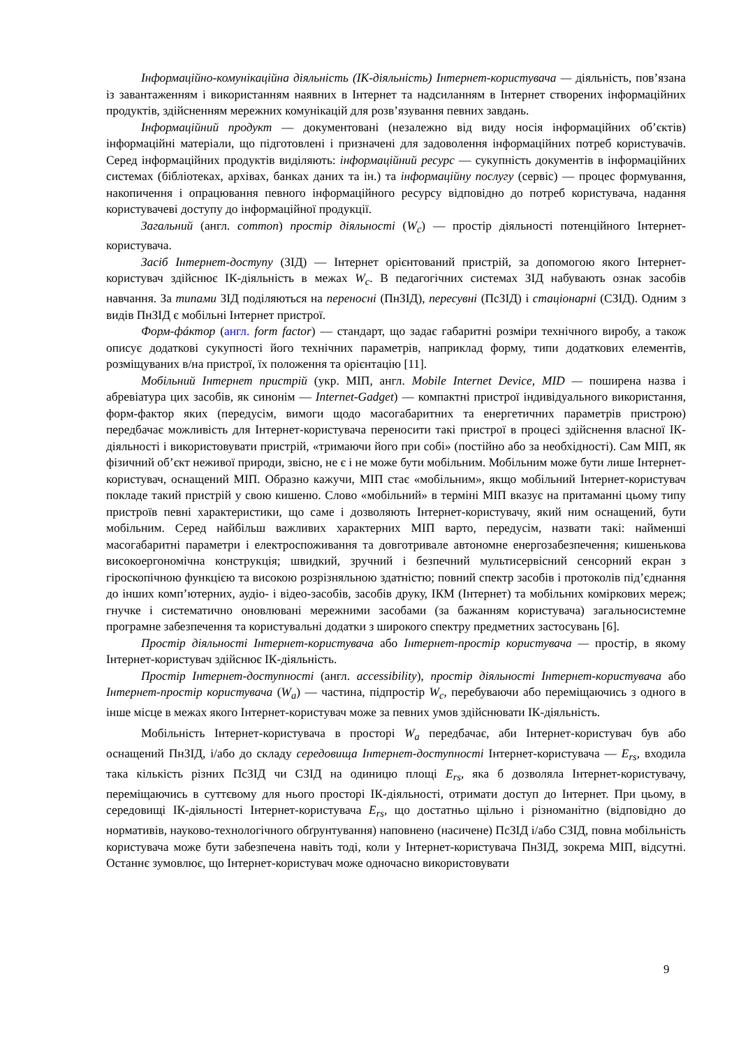Інформаційно-комунікаційна діяльність (ІК-діяльність) Інтернет-користувача — діяльність, пов’язана із завантаженням і використанням наявних в Інтернет та надсиланням в Інтернет створених інформаційних продуктів, здійсненням мережних комунікацій для розв’язування певних завдань.
Інформаційний продукт — документовані (незалежно від виду носія інформаційних об’єктів) інформаційні матеріали, що підготовлені і призначені для задоволення інформаційних потреб користувачів. Серед інформаційних продуктів виділяють: інформаційний ресурс — сукупність документів в інформаційних системах (бібліотеках, архівах, банках даних та ін.) та інформаційну послугу (сервіс) — процес формування, накопичення і опрацювання певного інформаційного ресурсу відповідно до потреб користувача, надання користувачеві доступу до інформаційної продукції.
Загальний (англ. common) простір діяльності (W<sub>c</sub>) — простір діяльності потенційного Інтернет-користувача.
Засіб Інтернет-доступу (ЗІД) — Інтернет орієнтований пристрій, за допомогою якого Інтернет-користувач здійснює ІК-діяльність в межах W<sub>c</sub>. В педагогічних системах ЗІД набувають ознак засобів навчання. За типами ЗІД поділяються на переносні (ПнЗІД), пересувні (ПсЗІД) і стаціонарні (СЗІД). Одним з видів ПнЗІД є мобільні Інтернет пристрої.
Форм-фáктор (англ. form factor) — стандарт, що задає габаритні розміри технічного виробу, а також описує додаткові сукупності його технічних параметрів, наприклад форму, типи додаткових елементів, розміщуваних в/на пристрої, їх положення та орієнтацію [11].
Мобільний Інтернет пристрій (укр. МІП, англ. Mobile Internet Device, MID — поширена назва і абревіатура цих засобів, як синонім — Internet-Gadget) — компактні пристрої індивідуального використання, форм-фактор яких (передусім, вимоги щодо масогабаритних та енергетичних параметрів пристрою) передбачає можливість для Інтернет-користувача переносити такі пристрої в процесі здійснення власної ІК-діяльності і використовувати пристрій, «тримаючи його при собі» (постійно або за необхідності). Сам МІП, як фізичний об’єкт неживої природи, звісно, не є і не може бути мобільним. Мобільним може бути лише Інтернет-користувач, оснащений МІП. Образно кажучи, МІП стає «мобільним», якщо мобільний Інтернет-користувач покладе такий пристрій у свою кишеню. Слово «мобільний» в терміні МІП вказує на притаманні цьому типу пристроїв певні характеристики, що саме і дозволяють Інтернет-користувачу, який ним оснащений, бути мобільним. Серед найбільш важливих характерних МІП варто, передусім, назвати такі: найменші масогабаритні параметри і електроспоживання та довготривале автономне енергозабезпечення; кишенькова високоергономічна конструкція; швидкий, зручний і безпечний мультисервісний сенсорний екран з гіроскопічною функцією та високою розрізняльною здатністю; повний спектр засобів і протоколів під’єднання до інших комп’ютерних, аудіо- і відео-засобів, засобів друку, ІКМ (Інтернет) та мобільних коміркових мереж; гнучке і систематично оновлювані мережними засобами (за бажанням користувача) загальносистемне програмне забезпечення та користувальні додатки з широкого спектру предметних застосувань [6].
Простір діяльності Інтернет-користувача або Інтернет-простір користувача — простір, в якому Інтернет-користувач здійснює ІК-діяльність.
Простір Інтернет-доступності (англ. accessibility), простір діяльності Інтернет-користувача або Інтернет-простір користувача (W<sub>a</sub>) — частина, підпростір W<sub>c</sub>, перебуваючи або переміщаючись з одного в інше місце в межах якого Інтернет-користувач може за певних умов здійснювати ІК-діяльність.
Мобільність Інтернет-користувача в просторі W<sub>a</sub> передбачає, аби Інтернет-користувач був або оснащений ПнЗІД, і/або до складу середовища Інтернет-доступності Інтернет-користувача — E<sub>rs</sub>, входила така кількість різних ПсЗІД чи СЗІД на одиницю площі E<sub>rs</sub>, яка б дозволяла Інтернет-користувачу, переміщаючись в суттєвому для нього просторі ІК-діяльності, отримати доступ до Інтернет. При цьому, в середовищі ІК-діяльності Інтернет-користувача E<sub>rs</sub>, що достатньо щільно і різноманітно (відповідно до нормативів, науково-технологічного обґрунтування) наповнено (насичене) ПсЗІД і/або СЗІД, повна мобільність користувача може бути забезпечена навіть тоді, коли у Інтернет-користувача ПнЗІД, зокрема МІП, відсутні. Останнє зумовлює, що Інтернет-користувач може одночасно використовувати
9